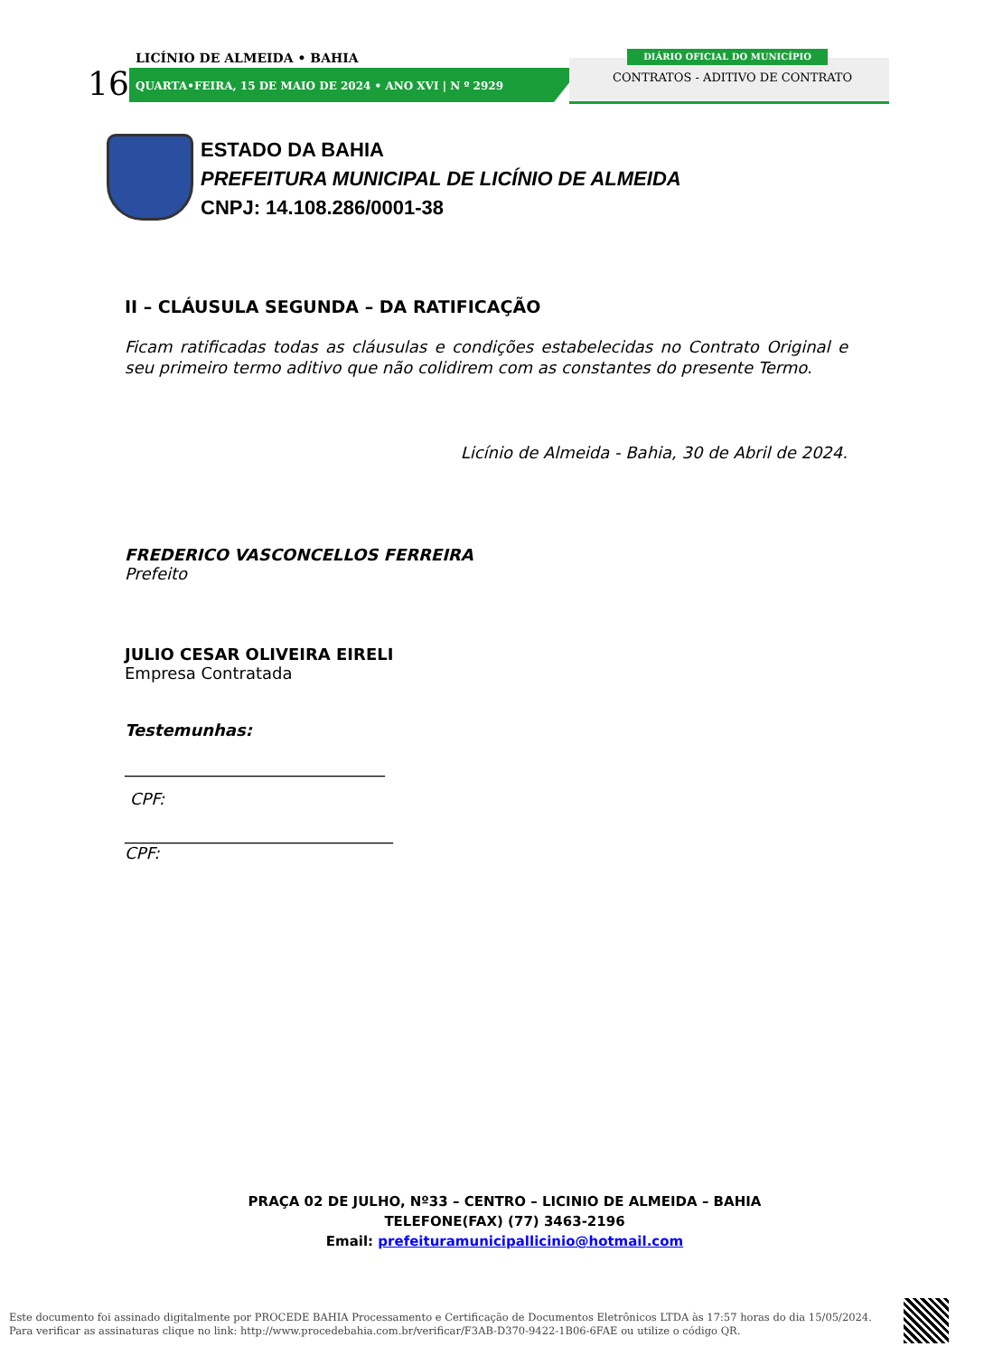LICÍNIO DE ALMEIDA • BAHIA
16
QUARTA•FEIRA, 15 DE MAIO DE 2024 • ANO XVI | N º 2929
DIÁRIO OFICIAL DO MUNICÍPIO
CONTRATOS - ADITIVO DE CONTRATO
ESTADO DA BAHIA
PREFEITURA MUNICIPAL DE LICÍNIO DE ALMEIDA
CNPJ: 14.108.286/0001-38
II – CLÁUSULA SEGUNDA – DA RATIFICAÇÃO
Ficam ratificadas todas as cláusulas e condições estabelecidas no Contrato Original e seu primeiro termo aditivo que não colidirem com as constantes do presente Termo.
Licínio de Almeida - Bahia, 30 de Abril de 2024.
FREDERICO VASCONCELLOS FERREIRA
Prefeito
JULIO CESAR OLIVEIRA EIRELI
Empresa Contratada
Testemunhas:
________________________________
CPF:
_________________________________
CPF:
PRAÇA 02 DE JULHO, Nº33 – CENTRO – LICINIO DE ALMEIDA – BAHIA
TELEFONE(FAX) (77) 3463-2196
Email: prefeituramunicipallicinio@hotmail.com
Este documento foi assinado digitalmente por PROCEDE BAHIA Processamento e Certificação de Documentos Eletrônicos LTDA às 17:57 horas do dia 15/05/2024.
Para verificar as assinaturas clique no link: http://www.procedebahia.com.br/verificar/F3AB-D370-9422-1B06-6FAE ou utilize o código QR.